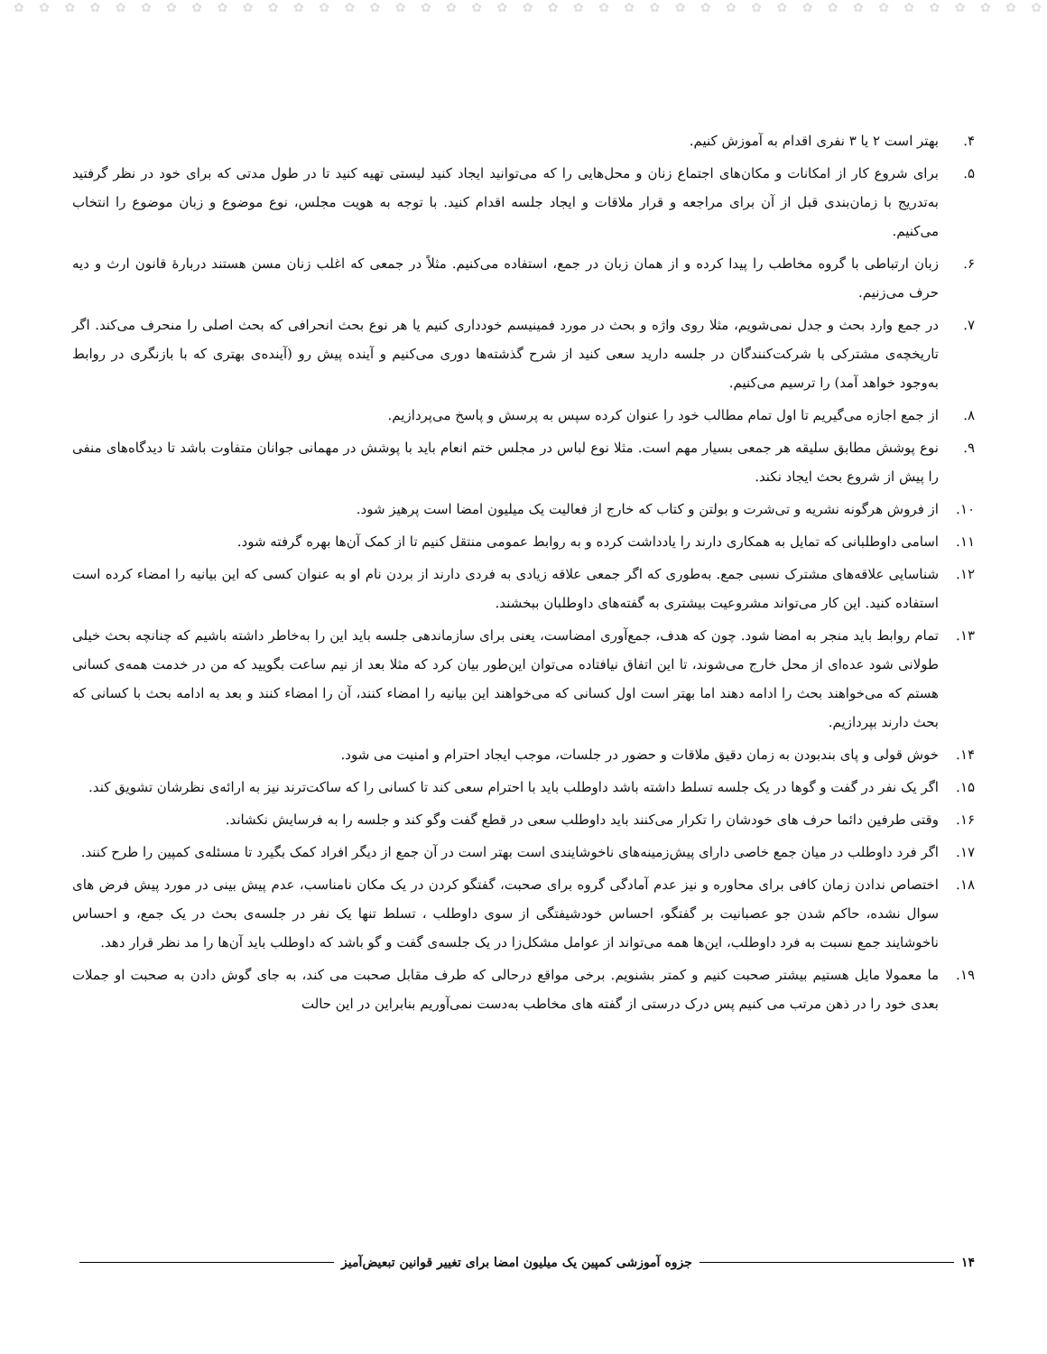✿ ✿ ✿ ✿ ✿ ✿ ✿ ✿ ✿ ✿ ✿ ✿ ✿ ✿ ✿ ✿ ✿ ✿ ✿ ✿ ✿ ✿ ✿ ✿ ✿ ✿ ✿ ✿ ✿ ✿ ✿ ✿ ✿ ✿ ✿ ✿ ✿ ✿ ✿ ✿ ✿ ✿ ✿
۴. بهتر است ۲ یا ۳ نفری اقدام به آموزش کنیم.
۵. برای شروع کار از امکانات و مکان‌های اجتماع زنان و محل‌هایی را که می‌توانید ایجاد کنید لیستی تهیه کنید تا در طول مدتی که برای خود در نظر گرفتید به‌تدریج با زمان‌بندی قبل از آن برای مراجعه و قرار ملاقات و ایجاد جلسه اقدام کنید. با توجه به هویت مجلس، نوع موضوع و زبان موضوع را انتخاب می‌کنیم.
۶. زبان ارتباطی با گروه مخاطب را پیدا کرده و از همان زبان در جمع، استفاده می‌کنیم. مثلاً در جمعی که اغلب زنان مسن هستند دربارهٔ قانون ارث و دیه حرف می‌زنیم.
۷. در جمع وارد بحث و جدل نمی‌شویم، مثلا روی واژه و بحث در مورد فمینیسم خودداری کنیم یا هر نوع بحث انحرافی که بحث اصلی را منحرف می‌کند. اگر تاریخچه‌ی مشترکی با شرکت‌کنندگان در جلسه دارید سعی کنید از شرح گذشته‌ها دوری می‌کنیم و آینده پیش رو (آینده‌ی بهتری که با بازنگری در روابط به‌وجود خواهد آمد) را ترسیم می‌کنیم.
۸. از جمع اجازه می‌گیریم تا اول تمام مطالب خود را عنوان کرده سپس به پرسش و پاسخ می‌پردازیم.
۹. نوع پوشش مطابق سلیقه هر جمعی بسیار مهم است. مثلا نوع لباس در مجلس ختم انعام باید با پوشش در مهمانی جوانان متفاوت باشد تا دیدگاه‌های منفی را پیش از شروع بحث ایجاد نکند.
۱۰. از فروش هرگونه نشریه و تی‌شرت و بولتن و کتاب که خارج از فعالیت یک میلیون امضا است پرهیز شود.
۱۱. اسامی داوطلبانی که تمایل به همکاری دارند را یادداشت کرده و به روابط عمومی منتقل کنیم تا از کمک آن‌ها بهره گرفته شود.
۱۲. شناسایی علاقه‌های مشترک نسبی جمع. به‌طوری که اگر جمعی علاقه زیادی به فردی دارند از بردن نام او به عنوان کسی که این بیانیه را امضاء کرده است استفاده کنید. این کار می‌تواند مشروعیت بیشتری به گفته‌های داوطلبان ببخشند.
۱۳. تمام روابط باید منجر به امضا شود. چون که هدف، جمع‌آوری امضاست، یعنی برای سازماندهی جلسه باید این را به‌خاطر داشته باشیم که چنانچه بحث خیلی طولانی شود عده‌ای از محل خارج می‌شوند، تا این اتفاق نیافتاده می‌توان این‌طور بیان کرد که مثلا بعد از نیم ساعت بگویید که من در خدمت همه‌ی کسانی هستم که می‌خواهند بحث را ادامه دهند اما بهتر است اول کسانی که می‌خواهند این بیانیه را امضاء کنند، آن را امضاء کنند و بعد به ادامه بحث با کسانی که بحث دارند بپردازیم.
۱۴. خوش قولی و پای بندبودن به زمان دقیق ملاقات و حضور در جلسات، موجب ایجاد احترام و امنیت می شود.
۱۵. اگر یک نفر در گفت و گوها در یک جلسه تسلط داشته باشد داوطلب باید با احترام سعی کند تا کسانی را که ساکت‌ترند نیز به ارائه‌ی نظرشان تشویق کند.
۱۶. وقتی طرفین دائما حرف های خودشان را تکرار می‌کنند باید داوطلب سعی در قطع گفت وگو کند و جلسه را به فرسایش نکشاند.
۱۷. اگر فرد داوطلب در میان جمع خاصی دارای پیش‌زمینه‌های ناخوشایندی است بهتر است در آن جمع از دیگر افراد کمک بگیرد تا مسئله‌ی کمپین را طرح کنند.
۱۸. اختصاص ندادن زمان کافی برای محاوره و نیز عدم آمادگی گروه برای صحبت، گفتگو کردن در یک مکان نامناسب، عدم پیش بینی در مورد پیش فرض های سوال نشده، حاکم شدن جو عصبانیت بر گفتگو، احساس خودشیفتگی از سوی داوطلب ، تسلط تنها یک نفر در جلسه‌ی بحث در یک جمع، و احساس ناخوشایند جمع نسبت به فرد داوطلب، این‌ها همه می‌تواند از عوامل مشکل‌زا در یک جلسه‌ی گفت و گو باشد که داوطلب باید آن‌ها را مد نظر قرار دهد.
۱۹. ما معمولا مایل هستیم بیشتر صحبت کنیم و کمتر بشنویم. برخی مواقع درحالی که طرف مقابل صحبت می کند، به جای گوش دادن به صحبت او جملات بعدی خود را در ذهن مرتب می کنیم پس درک درستی از گفته های مخاطب به‌دست نمی‌آوریم بنابراین در این حالت
۱۴ جزوه آموزشی کمپین یک میلیون امضا برای تغییر قوانین تبعیض‌آمیز